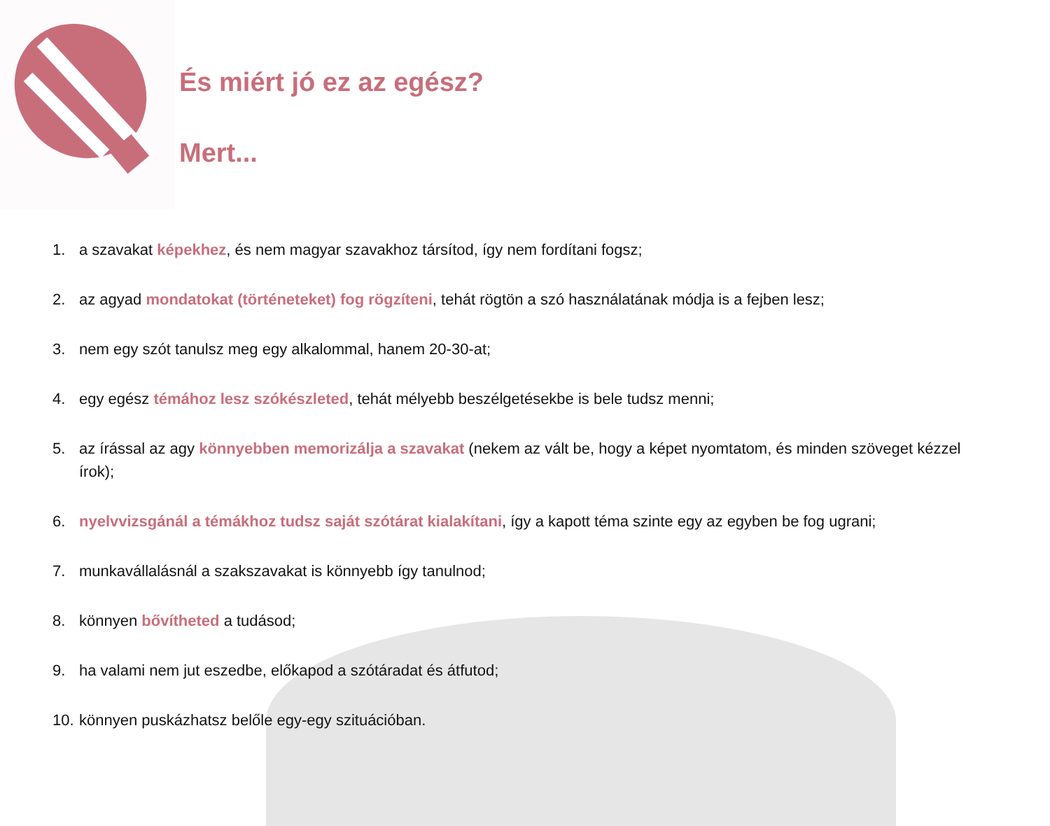És miért jó ez az egész?
Mert...
1. a szavakat képekhez, és nem magyar szavakhoz társítod, így nem fordítani fogsz;
2. az agyad mondatokat (történeteket) fog rögzíteni, tehát rögtön a szó használatának módja is a fejben lesz;
3. nem egy szót tanulsz meg egy alkalommal, hanem 20-30-at;
4. egy egész témához lesz szókészleted, tehát mélyebb beszélgetésekbe is bele tudsz menni;
5. az írással az agy könnyebben memorizálja a szavakat (nekem az vált be, hogy a képet nyomtatom, és minden szöveget kézzel írok);
6. nyelvvizsgánál a témákhoz tudsz saját szótárat kialakítani, így a kapott téma szinte egy az egyben be fog ugrani;
7. munkavállalásnál a szakszavakat is könnyebb így tanulnod;
8. könnyen bővítheted a tudásod;
9. ha valami nem jut eszedbe, előkapod a szótáradat és átfutod;
10. könnyen puskázhatsz belőle egy-egy szituációban.